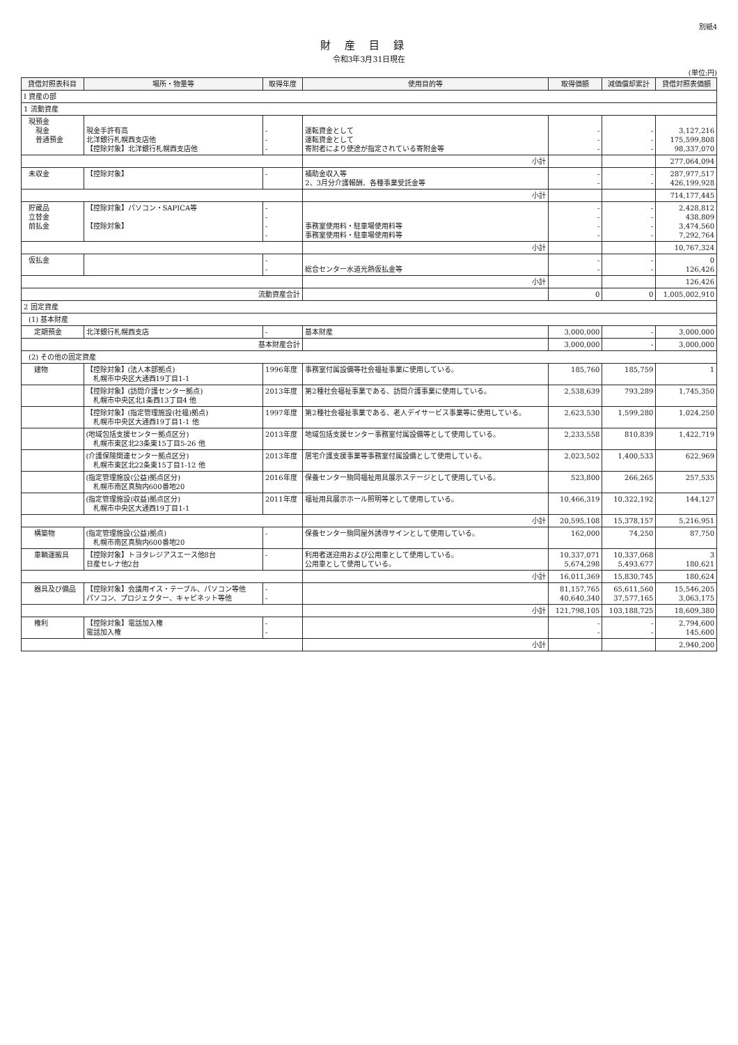別紙4
財産目録
令和3年3月31日現在
(単位:円)
| 貸借対照表科目 | 場所・物量等 | 取得年度 | 使用目的等 | 取得価額 | 減価償却累計 | 貸借対照表価額 |
| --- | --- | --- | --- | --- | --- | --- |
| Ⅰ 資産の部 | | | | | | |
| 1 流動資産 | | | | | | |
| 現預金 現金 普通預金 | 現金手許有高 北洋銀行札幌西支店他 【控除対象】北洋銀行札幌西支店他 | - - - | 運転資金として 運転資金として 寄附者により使途が指定されている寄附金等 | - - - | - - - | 3,127,216 175,599,808 98,337,070 |
| | | | 小計 | | | 277,064,094 |
| 未収金 | 【控除対象】 | - | 補助金収入等 2、3月分介護報酬、各種事業受託金等 | - - | - - | 287,977,517 426,199,928 |
| | | | 小計 | | | 714,177,445 |
| 貯蔵品 立替金 前払金 | 【控除対象】パソコン・SAPICA等 【控除対象】 | - - - - | 事務室使用料・駐車場使用料等 事務室使用料・駐車場使用料等 | - - - - | - - - - | 2,428,812 438,809 3,474,560 7,292,764 |
| | | | 小計 | | | 10,767,324 |
| 仮払金 | | - - | 総合センター水道光熱仮払金等 | - - | - - | 0 126,426 |
| | | | 小計 | | | 126,426 |
| 流動資産合計 | | | | 0 | 0 | 1,005,002,910 |
| 2 固定資産 | | | | | | |
| (1) 基本財産 | | | | | | |
| 定期預金 | 北洋銀行札幌西支店 | - | 基本財産 | 3,000,000 | - | 3,000,000 |
| 基本財産合計 | | | | 3,000,000 | - | 3,000,000 |
| (2) その他の固定資産 | | | | | | |
| 建物 | 【控除対象】(法人本部拠点) 札幌市中央区大通西19丁目1-1 | 1996年度 | 事務室付属設備等社会福祉事業に使用している。 | 185,760 | 185,759 | 1 |
| | 【控除対象】(訪問介護センター拠点) 札幌市中央区北1条西13丁目4 他 | 2013年度 | 第2種社会福祉事業である、訪問介護事業に使用している。 | 2,538,639 | 793,289 | 1,745,350 |
| | 【控除対象】(指定管理施設(社福)拠点) 札幌市中央区大通西19丁目1-1 他 | 1997年度 | 第2種社会福祉事業である、老人デイサービス事業等に使用している。 | 2,623,530 | 1,599,280 | 1,024,250 |
| | (地域包括支援センター拠点区分) 札幌市東区北23条東15丁目5-26 他 | 2013年度 | 地域包括支援センター事務室付属設備等として使用している。 | 2,233,558 | 810,839 | 1,422,719 |
| | (介護保険関連センター拠点区分) 札幌市東区北22条東15丁目1-12 他 | 2013年度 | 居宅介護支援事業等事務室付属設備として使用している。 | 2,023,502 | 1,400,533 | 622,969 |
| | (指定管理施設(公益)拠点区分) 札幌市南区真駒内600番地20 | 2016年度 | 保養センター駒岡福祉用具展示ステージとして使用している。 | 523,800 | 266,265 | 257,535 |
| | (指定管理施設(収益)拠点区分) 札幌市中央区大通西19丁目1-1 | 2011年度 | 福祉用具展示ホール照明等として使用している。 | 10,466,319 | 10,322,192 | 144,127 |
| | | | 小計 | 20,595,108 | 15,378,157 | 5,216,951 |
| 構築物 | (指定管理施設(公益)拠点) 札幌市南区真駒内600番地20 | - | 保養センター駒岡屋外誘導サインとして使用している。 | 162,000 | 74,250 | 87,750 |
| 車輌運搬具 | 【控除対象】トヨタレジアスエース他8台 日産セレナ他2台 | - | 利用者送迎用および公用車として使用している。 公用車として使用している。 | 10,337,071 5,674,298 | 10,337,068 5,493,677 | 3 180,621 |
| | | | 小計 | 16,011,369 | 15,830,745 | 180,624 |
| 器具及び備品 | 【控除対象】会議用イス・テーブル、パソコン等他 パソコン、プロジェクター、キャビネット等他 | - - | | 81,157,765 40,640,340 | 65,611,560 37,577,165 | 15,546,205 3,063,175 |
| | | | 小計 | 121,798,105 | 103,188,725 | 18,609,380 |
| 権利 | 【控除対象】電話加入権 電話加入権 | - - | | - - | - - | 2,794,600 145,600 |
| | | | 小計 | | | 2,940,200 |